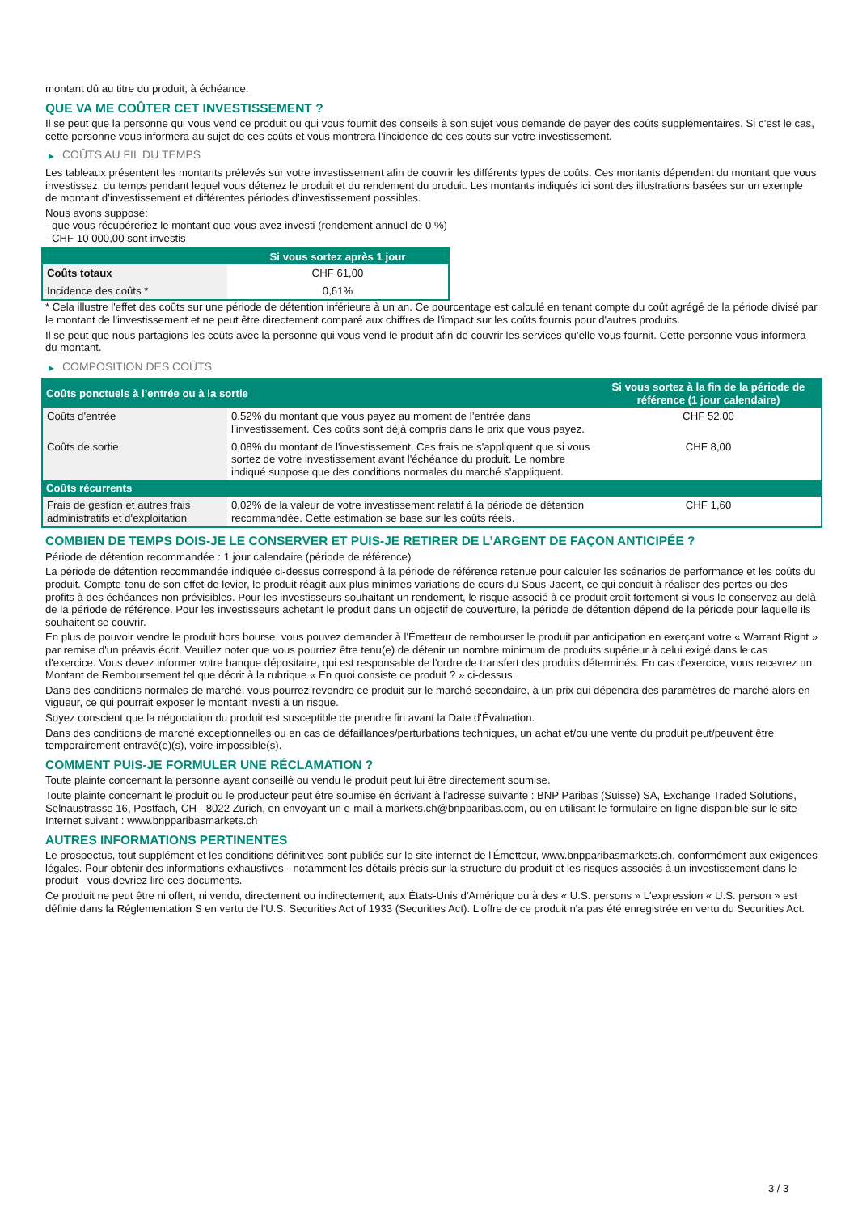montant dû au titre du produit, à échéance.
QUE VA ME COÛTER CET INVESTISSEMENT ?
Il se peut que la personne qui vous vend ce produit ou qui vous fournit des conseils à son sujet vous demande de payer des coûts supplémentaires. Si c’est le cas, cette personne vous informera au sujet de ces coûts et vous montrera l’incidence de ces coûts sur votre investissement.
▶ COÛTS AU FIL DU TEMPS
Les tableaux présentent les montants prélevés sur votre investissement afin de couvrir les différents types de coûts. Ces montants dépendent du montant que vous investissez, du temps pendant lequel vous détenez le produit et du rendement du produit. Les montants indiqués ici sont des illustrations basées sur un exemple de montant d’investissement et différentes périodes d’investissement possibles.
Nous avons supposé:
- que vous récupéreriez le montant que vous avez investi (rendement annuel de 0 %)
- CHF 10 000,00 sont investis
| | Si vous sortez après 1 jour |
| --- | --- |
| Coûts totaux | CHF 61,00 |
| Incidence des coûts * | 0,61% |
* Cela illustre l'effet des coûts sur une période de détention inférieure à un an. Ce pourcentage est calculé en tenant compte du coût agrégé de la période divisé par le montant de l'investissement et ne peut être directement comparé aux chiffres de l'impact sur les coûts fournis pour d'autres produits.
Il se peut que nous partagions les coûts avec la personne qui vous vend le produit afin de couvrir les services qu’elle vous fournit. Cette personne vous informera du montant.
▶ COMPOSITION DES COÛTS
| Coûts ponctuels à l’entrée ou à la sortie | | Si vous sortez à la fin de la période de référence (1 jour calendaire) |
| --- | --- | --- |
| Coûts d'entrée | 0,52% du montant que vous payez au moment de l’entrée dans l’investissement. Ces coûts sont déjà compris dans le prix que vous payez. | CHF 52,00 |
| Coûts de sortie | 0,08% du montant de l'investissement. Ces frais ne s'appliquent que si vous sortez de votre investissement avant l'échéance du produit. Le nombre indiqué suppose que des conditions normales du marché s'appliquent. | CHF 8,00 |
| Coûts récurrents | | |
| Frais de gestion et autres frais administratifs et d’exploitation | 0,02% de la valeur de votre investissement relatif à la période de détention recommandée. Cette estimation se base sur les coûts réels. | CHF 1,60 |
COMBIEN DE TEMPS DOIS-JE LE CONSERVER ET PUIS-JE RETIRER DE L’ARGENT DE FAÇON ANTICIPÉE ?
Période de détention recommandée : 1 jour calendaire (période de référence)
La période de détention recommandée indiquée ci-dessus correspond à la période de référence retenue pour calculer les scénarios de performance et les coûts du produit. Compte-tenu de son effet de levier, le produit réagit aux plus minimes variations de cours du Sous-Jacent, ce qui conduit à réaliser des pertes ou des profits à des échéances non prévisibles. Pour les investisseurs souhaitant un rendement, le risque associé à ce produit croît fortement si vous le conservez au-delà de la période de référence. Pour les investisseurs achetant le produit dans un objectif de couverture, la période de détention dépend de la période pour laquelle ils souhaitent se couvrir.
En plus de pouvoir vendre le produit hors bourse, vous pouvez demander à l'Émetteur de rembourser le produit par anticipation en exerçant votre « Warrant Right » par remise d'un préavis écrit. Veuillez noter que vous pourriez être tenu(e) de détenir un nombre minimum de produits supérieur à celui exigé dans le cas d'exercice. Vous devez informer votre banque dépositaire, qui est responsable de l'ordre de transfert des produits déterminés. En cas d'exercice, vous recevrez un Montant de Remboursement tel que décrit à la rubrique « En quoi consiste ce produit ? » ci-dessus.
Dans des conditions normales de marché, vous pourrez revendre ce produit sur le marché secondaire, à un prix qui dépendra des paramètres de marché alors en vigueur, ce qui pourrait exposer le montant investi à un risque.
Soyez conscient que la négociation du produit est susceptible de prendre fin avant la Date d'Évaluation.
Dans des conditions de marché exceptionnelles ou en cas de défaillances/perturbations techniques, un achat et/ou une vente du produit peut/peuvent être temporairement entravé(e)(s), voire impossible(s).
COMMENT PUIS-JE FORMULER UNE RÉCLAMATION ?
Toute plainte concernant la personne ayant conseillé ou vendu le produit peut lui être directement soumise.
Toute plainte concernant le produit ou le producteur peut être soumise en écrivant à l'adresse suivante : BNP Paribas (Suisse) SA, Exchange Traded Solutions, Selnaustrasse 16, Postfach, CH - 8022 Zurich, en envoyant un e-mail à markets.ch@bnpparibas.com, ou en utilisant le formulaire en ligne disponible sur le site Internet suivant : www.bnpparibasmarkets.ch
AUTRES INFORMATIONS PERTINENTES
Le prospectus, tout supplément et les conditions définitives sont publiés sur le site internet de l'Émetteur, www.bnpparibasmarkets.ch, conformément aux exigences légales. Pour obtenir des informations exhaustives - notamment les détails précis sur la structure du produit et les risques associés à un investissement dans le produit - vous devriez lire ces documents.
Ce produit ne peut être ni offert, ni vendu, directement ou indirectement, aux États-Unis d'Amérique ou à des « U.S. persons » L'expression « U.S. person » est définie dans la Réglementation S en vertu de l'U.S. Securities Act of 1933 (Securities Act). L'offre de ce produit n'a pas été enregistrée en vertu du Securities Act.
3 / 3